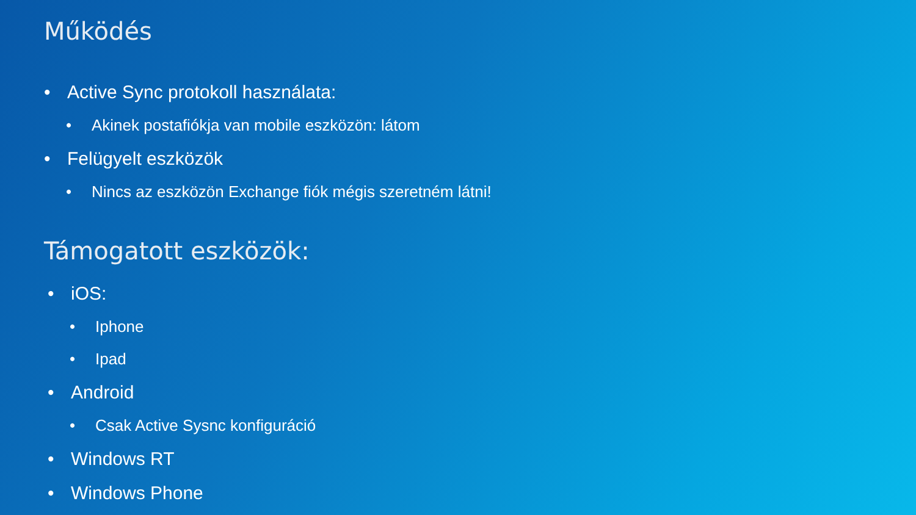Működés
• Active Sync protokoll használata:
• Akinek postafiókja van mobile eszközön: látom
• Felügyelt eszközök
• Nincs az eszközön Exchange fiók mégis szeretném látni!
Támogatott eszközök:
• iOS:
• Iphone
• Ipad
• Android
• Csak Active Sysnc konfiguráció
• Windows RT
• Windows Phone